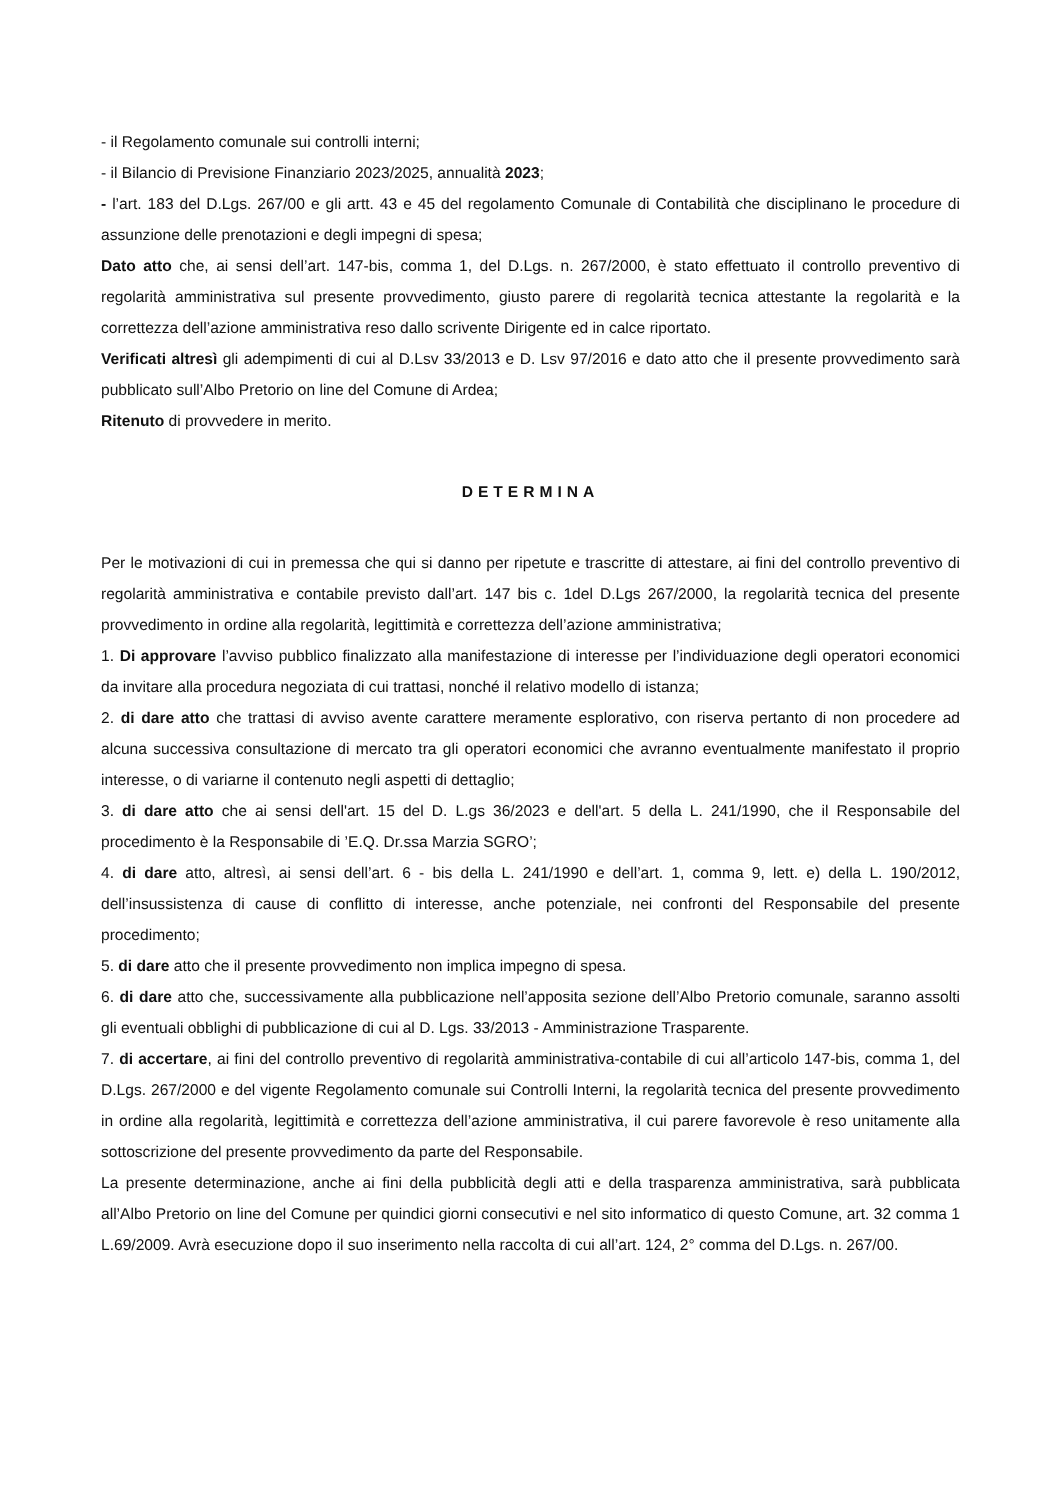- il Regolamento comunale sui controlli interni;
- il Bilancio di Previsione Finanziario 2023/2025, annualità 2023;
- l’art. 183 del D.Lgs. 267/00 e gli artt. 43 e 45 del regolamento Comunale di Contabilità che disciplinano le procedure di assunzione delle prenotazioni e degli impegni di spesa;
Dato atto che, ai sensi dell’art. 147-bis, comma 1, del D.Lgs. n. 267/2000, è stato effettuato il controllo preventivo di regolarità amministrativa sul presente provvedimento, giusto parere di regolarità tecnica attestante la regolarità e la correttezza dell’azione amministrativa reso dallo scrivente Dirigente ed in calce riportato.
Verificati altresì gli adempimenti di cui al D.Lsv 33/2013 e D. Lsv 97/2016 e dato atto che il presente provvedimento sarà pubblicato sull’Albo Pretorio on line del Comune di Ardea;
Ritenuto di provvedere in merito.
DETERMINA
Per le motivazioni di cui in premessa che qui si danno per ripetute e trascritte di attestare, ai fini del controllo preventivo di regolarità amministrativa e contabile previsto dall’art. 147 bis c. 1del D.Lgs 267/2000, la regolarità tecnica del presente provvedimento in ordine alla regolarità, legittimità e correttezza dell’azione amministrativa;
1. Di approvare l’avviso pubblico finalizzato alla manifestazione di interesse per l’individuazione degli operatori economici da invitare alla procedura negoziata di cui trattasi, nonché il relativo modello di istanza;
2. di dare atto che trattasi di avviso avente carattere meramente esplorativo, con riserva pertanto di non procedere ad alcuna successiva consultazione di mercato tra gli operatori economici che avranno eventualmente manifestato il proprio interesse, o di variarne il contenuto negli aspetti di dettaglio;
3. di dare atto che ai sensi dell'art. 15 del D. L.gs 36/2023 e dell'art. 5 della L. 241/1990, che il Responsabile del procedimento è la Responsabile di ’E.Q. Dr.ssa Marzia SGRO’;
4. di dare atto, altresì, ai sensi dell’art. 6 - bis della L. 241/1990 e dell’art. 1, comma 9, lett. e) della L. 190/2012, dell’insussistenza di cause di conflitto di interesse, anche potenziale, nei confronti del Responsabile del presente procedimento;
5. di dare atto che il presente provvedimento non implica impegno di spesa.
6. di dare atto che, successivamente alla pubblicazione nell’apposita sezione dell’Albo Pretorio comunale, saranno assolti gli eventuali obblighi di pubblicazione di cui al D. Lgs. 33/2013 - Amministrazione Trasparente.
7. di accertare, ai fini del controllo preventivo di regolarità amministrativa-contabile di cui all’articolo 147-bis, comma 1, del D.Lgs. 267/2000 e del vigente Regolamento comunale sui Controlli Interni, la regolarità tecnica del presente provvedimento in ordine alla regolarità, legittimità e correttezza dell’azione amministrativa, il cui parere favorevole è reso unitamente alla sottoscrizione del presente provvedimento da parte del Responsabile.
La presente determinazione, anche ai fini della pubblicità degli atti e della trasparenza amministrativa, sarà pubblicata all’Albo Pretorio on line del Comune per quindici giorni consecutivi e nel sito informatico di questo Comune, art. 32 comma 1 L.69/2009. Avrà esecuzione dopo il suo inserimento nella raccolta di cui all’art. 124, 2° comma del D.Lgs. n. 267/00.